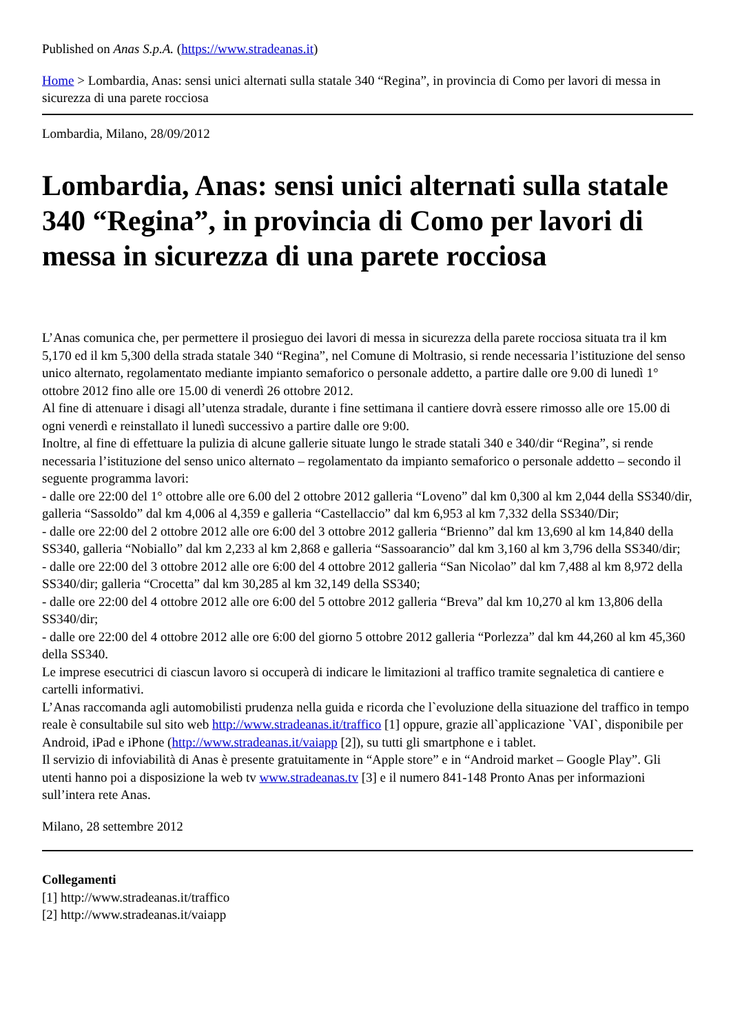Published on Anas S.p.A. (https://www.stradeanas.it)
Home > Lombardia, Anas: sensi unici alternati sulla statale 340 “Regina”, in provincia di Como per lavori di messa in sicurezza di una parete rocciosa
Lombardia, Milano, 28/09/2012
Lombardia, Anas: sensi unici alternati sulla statale 340 “Regina”, in provincia di Como per lavori di messa in sicurezza di una parete rocciosa
L’Anas comunica che, per permettere il prosieguo dei lavori di messa in sicurezza della parete rocciosa situata tra il km 5,170 ed il km 5,300 della strada statale 340 “Regina”, nel Comune di Moltrasio, si rende necessaria l’istituzione del senso unico alternato, regolamentato mediante impianto semaforico o personale addetto, a partire dalle ore 9.00 di lunedì 1° ottobre 2012 fino alle ore 15.00 di venerdì 26 ottobre 2012.
Al fine di attenuare i disagi all’utenza stradale, durante i fine settimana il cantiere dovrà essere rimosso alle ore 15.00 di ogni venerdì e reinstallato il lunedì successivo a partire dalle ore 9:00.
Inoltre, al fine di effettuare la pulizia di alcune gallerie situate lungo le strade statali 340 e 340/dir “Regina”, si rende necessaria l’istituzione del senso unico alternato – regolamentato da impianto semaforico o personale addetto – secondo il seguente programma lavori:
- dalle ore 22:00 del 1° ottobre alle ore 6.00 del 2 ottobre 2012 galleria “Loveno” dal km 0,300 al km 2,044 della SS340/dir, galleria “Sassoldo” dal km 4,006 al 4,359 e galleria “Castellaccio” dal km 6,953 al km 7,332 della SS340/Dir;
- dalle ore 22:00 del 2 ottobre 2012 alle ore 6:00 del 3 ottobre 2012 galleria “Brienno” dal km 13,690 al km 14,840 della SS340, galleria “Nobiallo” dal km 2,233 al km 2,868 e galleria “Sassoarancio” dal km 3,160 al km 3,796 della SS340/dir;
- dalle ore 22:00 del 3 ottobre 2012 alle ore 6:00 del 4 ottobre 2012 galleria “San Nicolao” dal km 7,488 al km 8,972 della SS340/dir; galleria “Crocetta” dal km 30,285 al km 32,149 della SS340;
- dalle ore 22:00 del 4 ottobre 2012 alle ore 6:00 del 5 ottobre 2012 galleria “Breva” dal km 10,270 al km 13,806 della SS340/dir;
- dalle ore 22:00 del 4 ottobre 2012 alle ore 6:00 del giorno 5 ottobre 2012 galleria “Porlezza” dal km 44,260 al km 45,360 della SS340.
Le imprese esecutrici di ciascun lavoro si occuperà di indicare le limitazioni al traffico tramite segnaletica di cantiere e cartelli informativi.
L’Anas raccomanda agli automobilisti prudenza nella guida e ricorda che l`evoluzione della situazione del traffico in tempo reale è consultabile sul sito web http://www.stradeanas.it/traffico [1] oppure, grazie all`applicazione `VAI`, disponibile per Android, iPad e iPhone (http://www.stradeanas.it/vaiapp [2]), su tutti gli smartphone e i tablet.
Il servizio di infoviabilità di Anas è presente gratuitamente in “Apple store” e in “Android market – Google Play”. Gli utenti hanno poi a disposizione la web tv www.stradeanas.tv [3] e il numero 841-148 Pronto Anas per informazioni sull’intera rete Anas.
Milano, 28 settembre 2012
Collegamenti
[1] http://www.stradeanas.it/traffico
[2] http://www.stradeanas.it/vaiapp